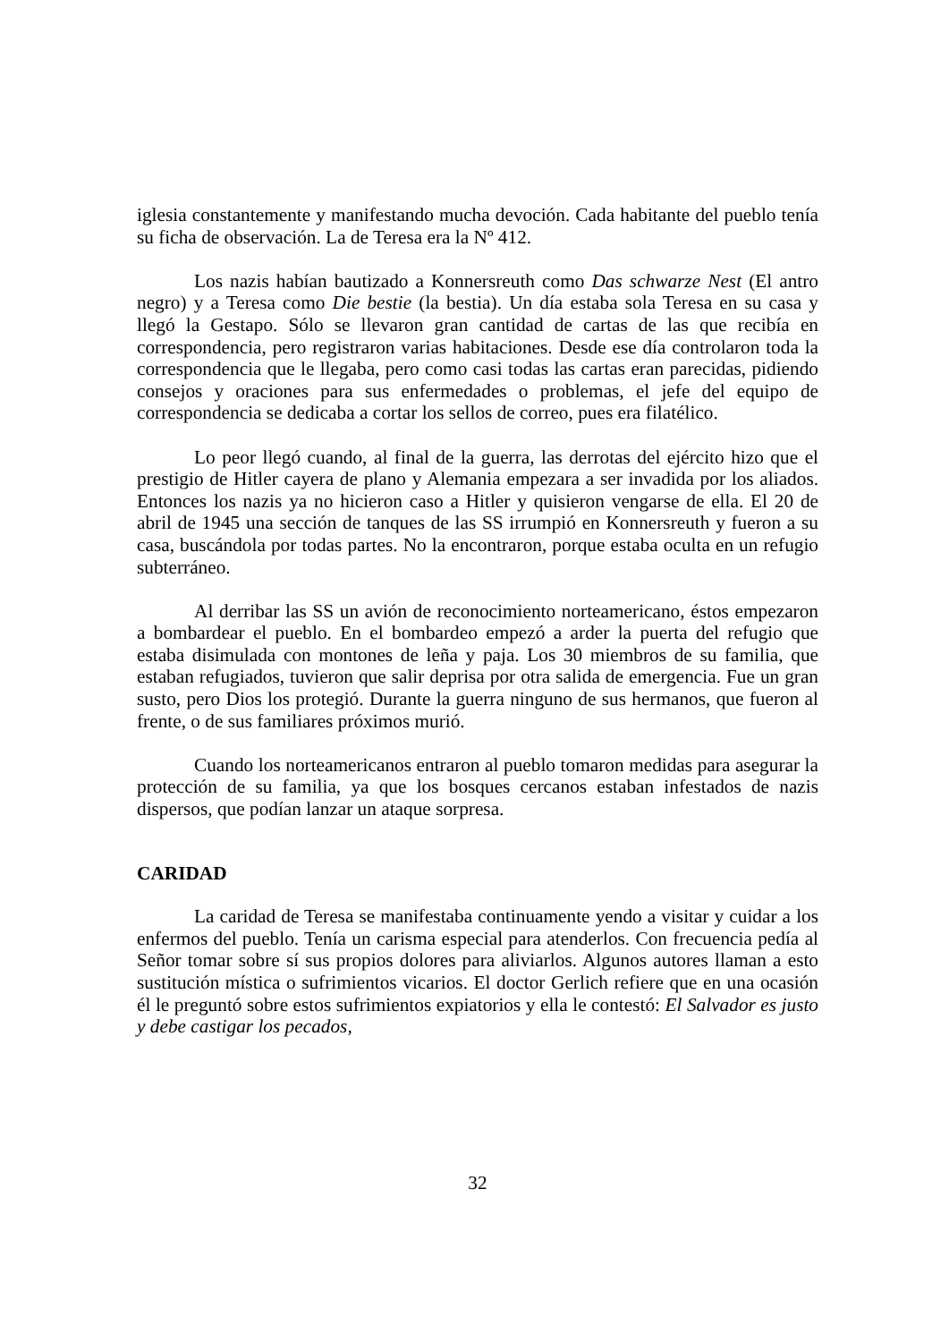iglesia constantemente y manifestando mucha devoción. Cada habitante del pueblo tenía su ficha de observación. La de Teresa era la Nº 412.
Los nazis habían bautizado a Konnersreuth como Das schwarze Nest (El antro negro) y a Teresa como Die bestie (la bestia). Un día estaba sola Teresa en su casa y llegó la Gestapo. Sólo se llevaron gran cantidad de cartas de las que recibía en correspondencia, pero registraron varias habitaciones. Desde ese día controlaron toda la correspondencia que le llegaba, pero como casi todas las cartas eran parecidas, pidiendo consejos y oraciones para sus enfermedades o problemas, el jefe del equipo de correspondencia se dedicaba a cortar los sellos de correo, pues era filatélico.
Lo peor llegó cuando, al final de la guerra, las derrotas del ejército hizo que el prestigio de Hitler cayera de plano y Alemania empezara a ser invadida por los aliados. Entonces los nazis ya no hicieron caso a Hitler y quisieron vengarse de ella. El 20 de abril de 1945 una sección de tanques de las SS irrumpió en Konnersreuth y fueron a su casa, buscándola por todas partes. No la encontraron, porque estaba oculta en un refugio subterráneo.
Al derribar las SS un avión de reconocimiento norteamericano, éstos empezaron a bombardear el pueblo. En el bombardeo empezó a arder la puerta del refugio que estaba disimulada con montones de leña y paja. Los 30 miembros de su familia, que estaban refugiados, tuvieron que salir deprisa por otra salida de emergencia. Fue un gran susto, pero Dios los protegió. Durante la guerra ninguno de sus hermanos, que fueron al frente, o de sus familiares próximos murió.
Cuando los norteamericanos entraron al pueblo tomaron medidas para asegurar la protección de su familia, ya que los bosques cercanos estaban infestados de nazis dispersos, que podían lanzar un ataque sorpresa.
CARIDAD
La caridad de Teresa se manifestaba continuamente yendo a visitar y cuidar a los enfermos del pueblo. Tenía un carisma especial para atenderlos. Con frecuencia pedía al Señor tomar sobre sí sus propios dolores para aliviarlos. Algunos autores llaman a esto sustitución mística o sufrimientos vicarios. El doctor Gerlich refiere que en una ocasión él le preguntó sobre estos sufrimientos expiatorios y ella le contestó: El Salvador es justo y debe castigar los pecados,
32